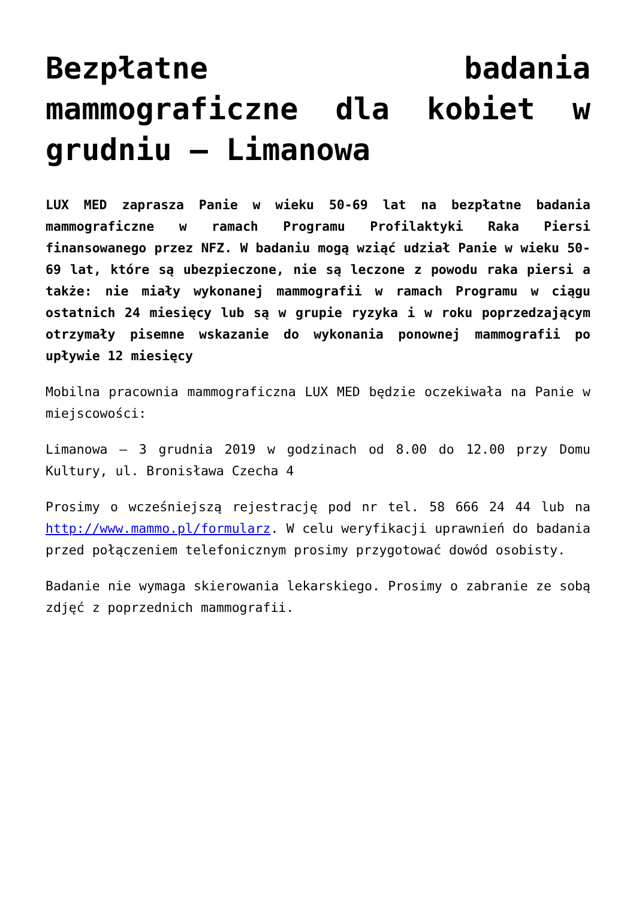Bezpłatne badania mammograficzne dla kobiet w grudniu – Limanowa
LUX MED zaprasza Panie w wieku 50-69 lat na bezpłatne badania mammograficzne w ramach Programu Profilaktyki Raka Piersi finansowanego przez NFZ. W badaniu mogą wziąć udział Panie w wieku 50-69 lat, które są ubezpieczone, nie są leczone z powodu raka piersi a także: nie miały wykonanej mammografii w ramach Programu w ciągu ostatnich 24 miesięcy lub są w grupie ryzyka i w roku poprzedzającym otrzymały pisemne wskazanie do wykonania ponownej mammografii po upływie 12 miesięcy
Mobilna pracownia mammograficzna LUX MED będzie oczekiwała na Panie w miejscowości:
Limanowa – 3 grudnia 2019 w godzinach od 8.00 do 12.00 przy Domu Kultury, ul. Bronisława Czecha 4
Prosimy o wcześniejszą rejestrację pod nr tel. 58 666 24 44 lub na http://www.mammo.pl/formularz. W celu weryfikacji uprawnień do badania przed połączeniem telefonicznym prosimy przygotować dowód osobisty.
Badanie nie wymaga skierowania lekarskiego. Prosimy o zabranie ze sobą zdjęć z poprzednich mammografii.